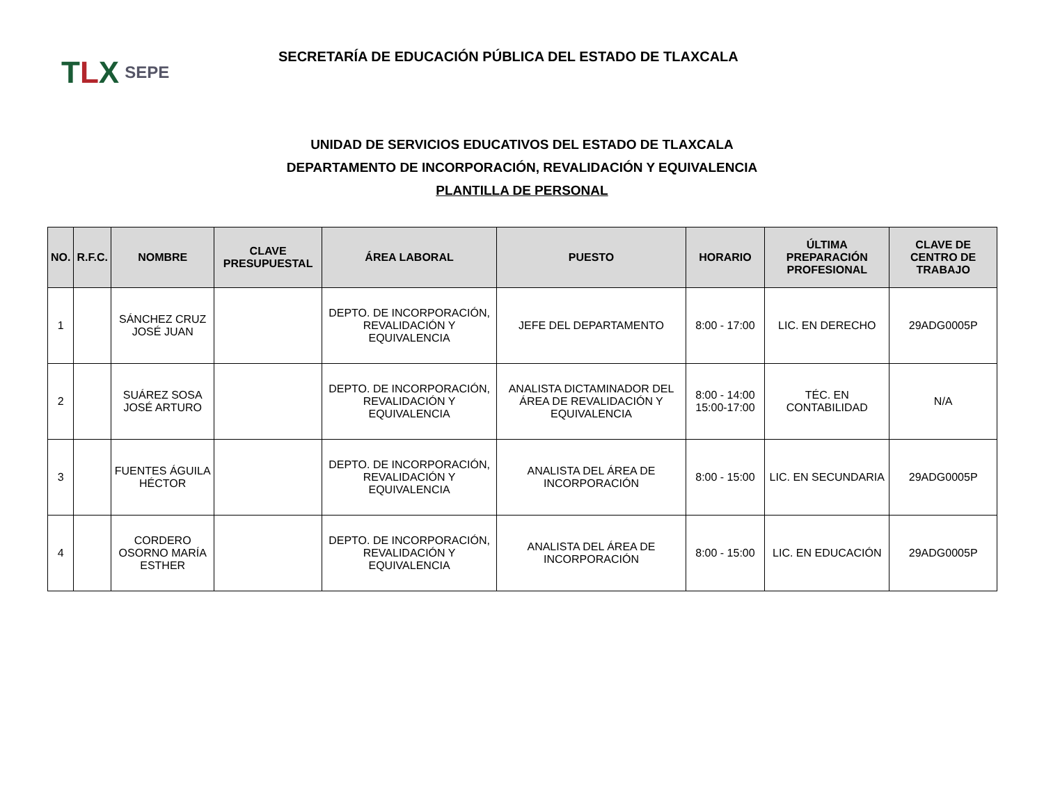TLX
SEPE
SECRETARÍA DE EDUCACIÓN PÚBLICA DEL ESTADO DE TLAXCALA
UNIDAD DE SERVICIOS EDUCATIVOS DEL ESTADO DE TLAXCALA
DEPARTAMENTO DE INCORPORACIÓN, REVALIDACIÓN Y EQUIVALENCIA
PLANTILLA DE PERSONAL
| NO. | R.F.C. | NOMBRE | CLAVE PRESUPUESTAL | ÁREA LABORAL | PUESTO | HORARIO | ÚLTIMA PREPARACIÓN PROFESIONAL | CLAVE DE CENTRO DE TRABAJO |
| --- | --- | --- | --- | --- | --- | --- | --- | --- |
| 1 | | SÁNCHEZ CRUZ JOSÉ JUAN | | DEPTO. DE INCORPORACIÓN, REVALIDACIÓN Y EQUIVALENCIA | JEFE DEL DEPARTAMENTO | 8:00 - 17:00 | LIC. EN DERECHO | 29ADG0005P |
| 2 | | SUÁREZ SOSA JOSÉ ARTURO | | DEPTO. DE INCORPORACIÓN, REVALIDACIÓN Y EQUIVALENCIA | ANALISTA DICTAMINADOR DEL ÁREA DE REVALIDACIÓN Y EQUIVALENCIA | 8:00 - 14:00 15:00-17:00 | TÉC. EN CONTABILIDAD | N/A |
| 3 | | FUENTES ÁGUILA HÉCTOR | | DEPTO. DE INCORPORACIÓN, REVALIDACIÓN Y EQUIVALENCIA | ANALISTA DEL ÁREA DE INCORPORACIÓN | 8:00 - 15:00 | LIC. EN SECUNDARIA | 29ADG0005P |
| 4 | | CORDERO OSORNO MARÍA ESTHER | | DEPTO. DE INCORPORACIÓN, REVALIDACIÓN Y EQUIVALENCIA | ANALISTA DEL ÁREA DE INCORPORACIÓN | 8:00 - 15:00 | LIC. EN EDUCACIÓN | 29ADG0005P |